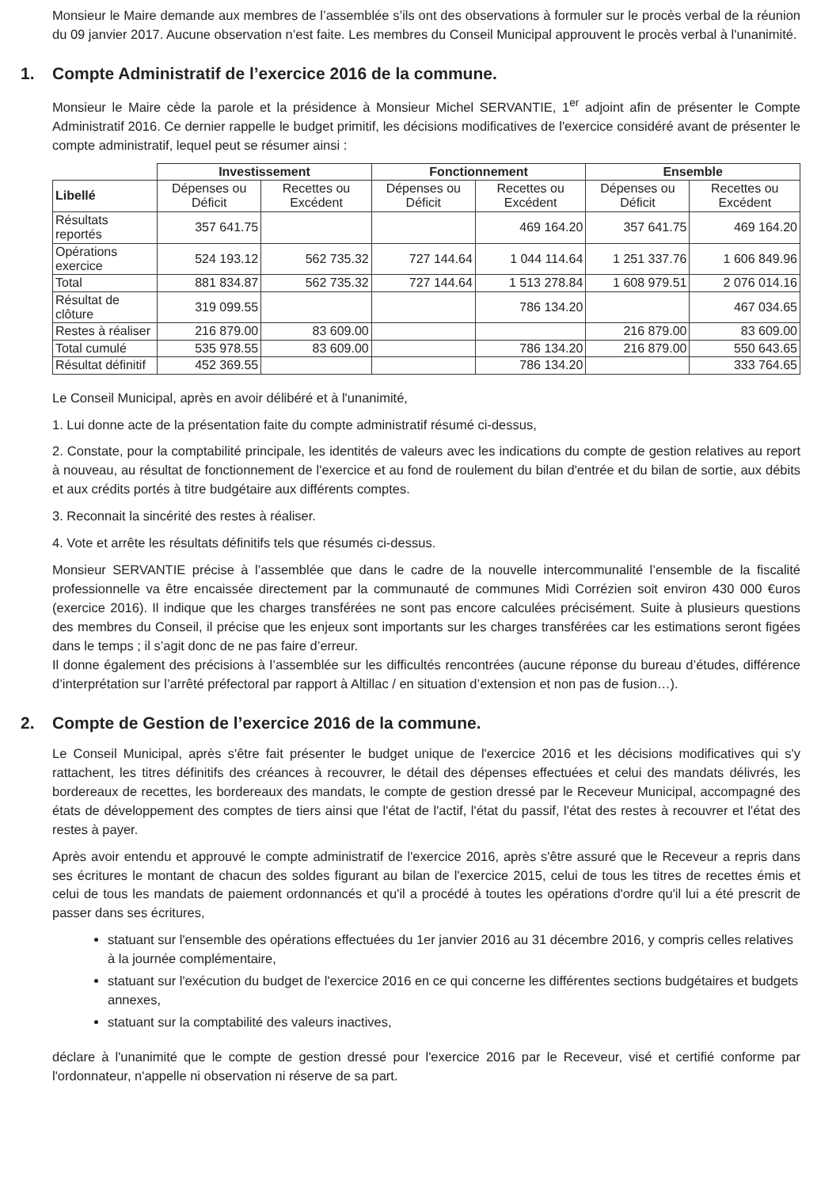Monsieur le Maire demande aux membres de l’assemblée s’ils ont des observations à formuler sur le procès verbal de la réunion du 09 janvier 2017. Aucune observation n’est faite. Les membres du Conseil Municipal approuvent le procès verbal à l'unanimité.
1. Compte Administratif de l’exercice 2016 de la commune.
Monsieur le Maire cède la parole et la présidence à Monsieur Michel SERVANTIE, 1<sup>er</sup> adjoint afin de présenter le Compte Administratif 2016. Ce dernier rappelle le budget primitif, les décisions modificatives de l'exercice considéré avant de présenter le compte administratif, lequel peut se résumer ainsi :
| | Investissement | | Fonctionnement | | Ensemble | |
| Libellé | Dépenses ou Déficit | Recettes ou Excédent | Dépenses ou Déficit | Recettes ou Excédent | Dépenses ou Déficit | Recettes ou Excédent |
| Résultats reportés | 357 641.75 | | | 469 164.20 | 357 641.75 | 469 164.20 |
| Opérations exercice | 524 193.12 | 562 735.32 | 727 144.64 | 1 044 114.64 | 1 251 337.76 | 1 606 849.96 |
| Total | 881 834.87 | 562 735.32 | 727 144.64 | 1 513 278.84 | 1 608 979.51 | 2 076 014.16 |
| Résultat de clôture | 319 099.55 | | | 786 134.20 | | 467 034.65 |
| Restes à réaliser | 216 879.00 | 83 609.00 | | | 216 879.00 | 83 609.00 |
| Total cumulé | 535 978.55 | 83 609.00 | | 786 134.20 | 216 879.00 | 550 643.65 |
| Résultat définitif | 452 369.55 | | | 786 134.20 | | 333 764.65 |
Le Conseil Municipal, après en avoir délibéré et à l'unanimité,
1. Lui donne acte de la présentation faite du compte administratif résumé ci-dessus,
2. Constate, pour la comptabilité principale, les identités de valeurs avec les indications du compte de gestion relatives au report à nouveau, au résultat de fonctionnement de l'exercice et au fond de roulement du bilan d'entrée et du bilan de sortie, aux débits et aux crédits portés à titre budgétaire aux différents comptes.
3. Reconnait la sincérité des restes à réaliser.
4. Vote et arrête les résultats définitifs tels que résumés ci-dessus.
Monsieur SERVANTIE précise à l’assemblée que dans le cadre de la nouvelle intercommunalité l’ensemble de la fiscalité professionnelle va être encaissée directement par la communauté de communes Midi Corrézien soit environ 430 000 €uros (exercice 2016). Il indique que les charges transférées ne sont pas encore calculées précisément. Suite à plusieurs questions des membres du Conseil, il précise que les enjeux sont importants sur les charges transférées car les estimations seront figées dans le temps ; il s’agit donc de ne pas faire d’erreur.
Il donne également des précisions à l’assemblée sur les difficultés rencontrées (aucune réponse du bureau d’études, différence d’interprétation sur l’arrêté préfectoral par rapport à Altillac / en situation d’extension et non pas de fusion…).
2. Compte de Gestion de l’exercice 2016 de la commune.
Le Conseil Municipal, après s'être fait présenter le budget unique de l'exercice 2016 et les décisions modificatives qui s'y rattachent, les titres définitifs des créances à recouvrer, le détail des dépenses effectuées et celui des mandats délivrés, les bordereaux de recettes, les bordereaux des mandats, le compte de gestion dressé par le Receveur Municipal, accompagné des états de développement des comptes de tiers ainsi que l'état de l'actif, l'état du passif, l'état des restes à recouvrer et l'état des restes à payer.
Après avoir entendu et approuvé le compte administratif de l'exercice 2016, après s'être assuré que le Receveur a repris dans ses écritures le montant de chacun des soldes figurant au bilan de l'exercice 2015, celui de tous les titres de recettes émis et celui de tous les mandats de paiement ordonnancés et qu'il a procédé à toutes les opérations d'ordre qu'il lui a été prescrit de passer dans ses écritures,
statuant sur l'ensemble des opérations effectuées du 1er janvier 2016 au 31 décembre 2016, y compris celles relatives à la journée complémentaire,
statuant sur l'exécution du budget de l'exercice 2016 en ce qui concerne les différentes sections budgétaires et budgets annexes,
statuant sur la comptabilité des valeurs inactives,
déclare à l'unanimité que le compte de gestion dressé pour l'exercice 2016 par le Receveur, visé et certifié conforme par l'ordonnateur, n'appelle ni observation ni réserve de sa part.